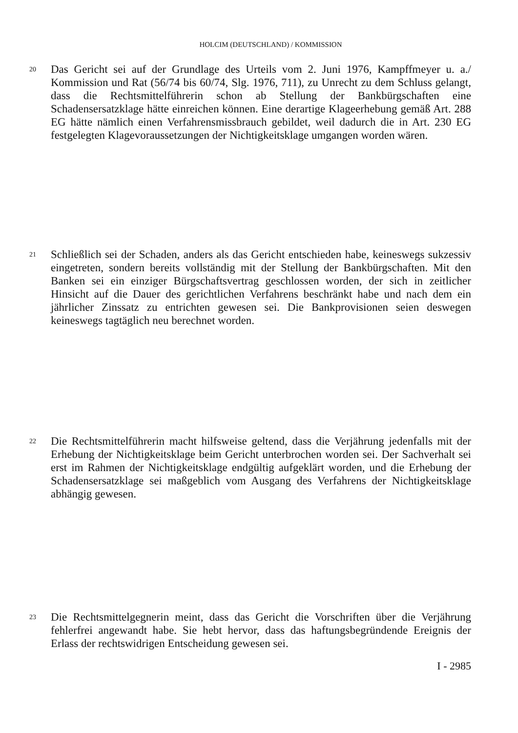HOLCIM (DEUTSCHLAND) / KOMMISSION
20
Das Gericht sei auf der Grundlage des Urteils vom 2. Juni 1976, Kampffmeyer u. a./ Kommission und Rat (56/74 bis 60/74, Slg. 1976, 711), zu Unrecht zu dem Schluss gelangt, dass die Rechtsmittelführerin schon ab Stellung der Bankbürgschaften eine Schadensersatzklage hätte einreichen können. Eine derartige Klageerhebung gemäß Art. 288 EG hätte nämlich einen Verfahrensmissbrauch gebildet, weil dadurch die in Art. 230 EG festgelegten Klagevoraussetzungen der Nichtigkeitsklage umgangen worden wären.
21
Schließlich sei der Schaden, anders als das Gericht entschieden habe, keineswegs sukzessiv eingetreten, sondern bereits vollständig mit der Stellung der Bankbürgschaften. Mit den Banken sei ein einziger Bürgschaftsvertrag geschlossen worden, der sich in zeitlicher Hinsicht auf die Dauer des gerichtlichen Verfahrens beschränkt habe und nach dem ein jährlicher Zinssatz zu entrichten gewesen sei. Die Bankprovisionen seien deswegen keineswegs tagtäglich neu berechnet worden.
22
Die Rechtsmittelführerin macht hilfsweise geltend, dass die Verjährung jedenfalls mit der Erhebung der Nichtigkeitsklage beim Gericht unterbrochen worden sei. Der Sachverhalt sei erst im Rahmen der Nichtigkeitsklage endgültig aufgeklärt worden, und die Erhebung der Schadensersatzklage sei maßgeblich vom Ausgang des Verfahrens der Nichtigkeitsklage abhängig gewesen.
23
Die Rechtsmittelgegnerin meint, dass das Gericht die Vorschriften über die Verjährung fehlerfrei angewandt habe. Sie hebt hervor, dass das haftungsbegründende Ereignis der Erlass der rechtswidrigen Entscheidung gewesen sei.
I - 2985